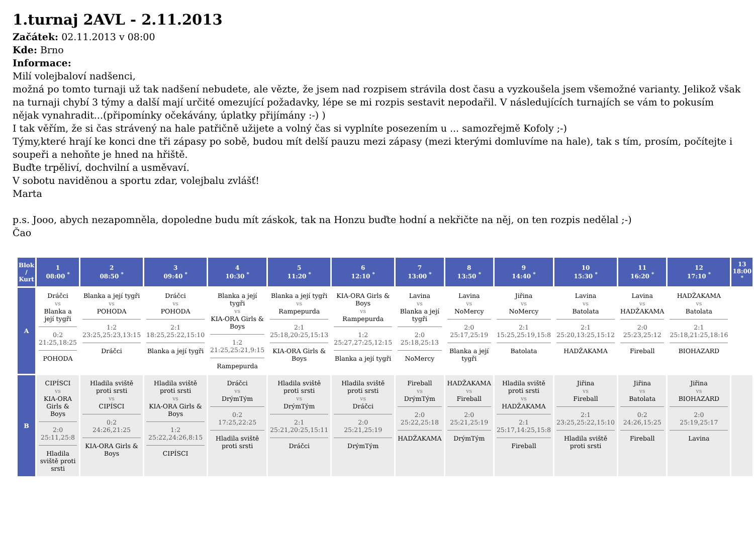1.turnaj 2AVL - 2.11.2013
Začátek: 02.11.2013 v 08:00
Kde: Brno
Informace:
Milí volejbaloví nadšenci,
možná po tomto turnaji už tak nadšení nebudete, ale vězte, že jsem nad rozpisem strávila dost času a vyzkoušela jsem všemožné varianty. Jelikož však na turnaji chybí 3 týmy a další mají určité omezující požadavky, lépe se mi rozpis sestavit nepodařil. V následujících turnajích se vám to pokusím nějak vynahradit...(připomínky očekávány, úplatky přijímány :-) )
I tak věřím, že si čas strávený na hale patřičně užijete a volný čas si vyplníte posezením u ... samozřejmě Kofoly ;-)
Týmy,které hrají ke konci dne tři zápasy po sobě, budou mít delší pauzu mezi zápasy (mezi kterými domluvíme na hale), tak s tím, prosím, počítejte i soupeři a nehoňte je hned na hřiště.
Buďte trpěliví, dochvilní a usměvaví.
V sobotu naviděnou a sportu zdar, volejbalu zvlášť!
Marta
p.s. Jooo, abych nezapomněla, dopoledne budu mít záskok, tak na Honzu buďte hodní a nekřičte na něj, on ten rozpis nedělal ;-)
Čao
| Blok / Kurt | 1 08:00 <sup>*</sup> | 2 08:50 <sup>*</sup> | 3 09:40 <sup>*</sup> | 4 10:30 <sup>*</sup> | 5 11:20 <sup>*</sup> | 6 12:10 <sup>*</sup> | 7 13:00 <sup>*</sup> | 8 13:50 <sup>*</sup> | 9 14:40 <sup>*</sup> | 10 15:30 <sup>*</sup> | 11 16:20 <sup>*</sup> | 12 17:10 <sup>*</sup> | 13 18:00 <sup>*</sup> |
| --- | --- | --- | --- | --- | --- | --- | --- | --- | --- | --- | --- | --- | --- |
| A | Dráčci vs Blanka a její tygři 0:2 21:25,18:25 POHODA | Blanka a její tygři vs POHODA 1:2 23:25,25:23,13:15 Dráčci | Dráčci vs POHODA 2:1 18:25,25:22,15:10 Blanka a její tygři | Blanka a její tygři vs KIA-ORA Girls & Boys 1:2 21:25,25:21,9:15 Rampepurda | Blanka a její tygři vs Rampepurda 2:1 25:18,20:25,15:13 KIA-ORA Girls & Boys | KIA-ORA Girls & Boys vs Rampepurda 1:2 25:27,27:25,12:15 Blanka a její tygři | Lavina vs Blanka a její tygři 2:0 25:18,25:13 NoMercy | Lavina vs NoMercy 2:0 25:17,25:19 Blanka a její tygři | Jiřina vs NoMercy 2:1 15:25,25:19,15:8 Batolata | Lavina vs Batolata 2:1 25:20,13:25,15:12 HADŽAKAMA | Lavina vs HADŽAKAMA 2:0 25:23,25:12 Fireball | HADŽAKAMA vs Batolata 2:1 25:18,21:25,18:16 BIOHAZARD | |
| B | CIPÍSCI vs KIA-ORA Girls & Boys 2:0 25:11,25:8 Hladila sviště proti srsti | Hladila sviště proti srsti vs CIPÍSCI 0:2 24:26,21:25 KIA-ORA Girls & Boys | Hladila sviště proti srsti vs KIA-ORA Girls & Boys 1:2 25:22,24:26,8:15 CIPÍSCI | Dráčci vs DrýmTým 0:2 17:25,22:25 Hladila sviště proti srsti | Hladila sviště proti srsti vs DrýmTým 2:1 25:21,20:25,15:11 Dráčci | Hladila sviště proti srsti vs Dráčci 2:0 25:21,25:19 DrýmTým | Fireball vs DrýmTým 2:0 25:22,25:18 HADŽAKAMA | HADŽAKAMA vs Fireball 2:0 25:21,25:19 DrýmTým | Hladila sviště proti srsti vs HADŽAKAMA 2:1 25:17,14:25,15:8 Fireball | Jiřina vs Fireball 2:1 23:25,25:22,15:10 Hladila sviště proti srsti | Jiřina vs Batolata 0:2 24:26,15:25 Fireball | Jiřina vs BIOHAZARD 2:0 25:19,25:17 Lavina | |